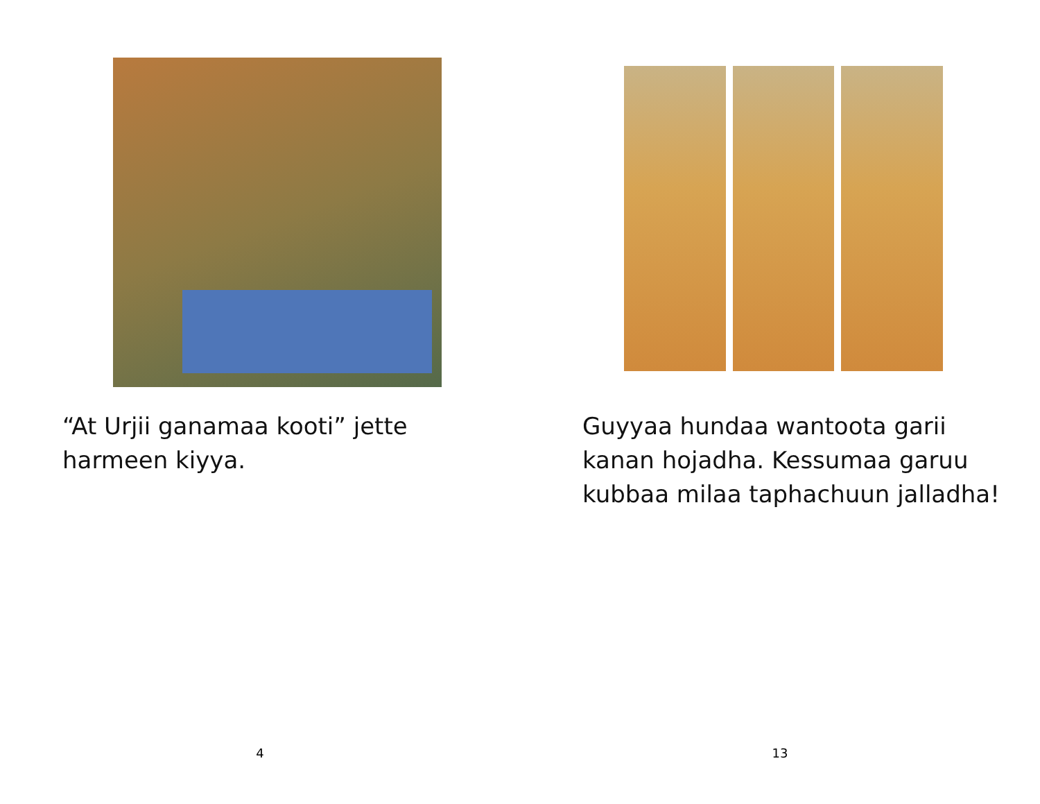“At Urjii ganamaa kooti” jette harmeen kiyya.
4
Guyyaa hundaa wantoota garii kanan hojadha. Kessumaa garuu kubbaa milaa taphachuun jalladha!
13